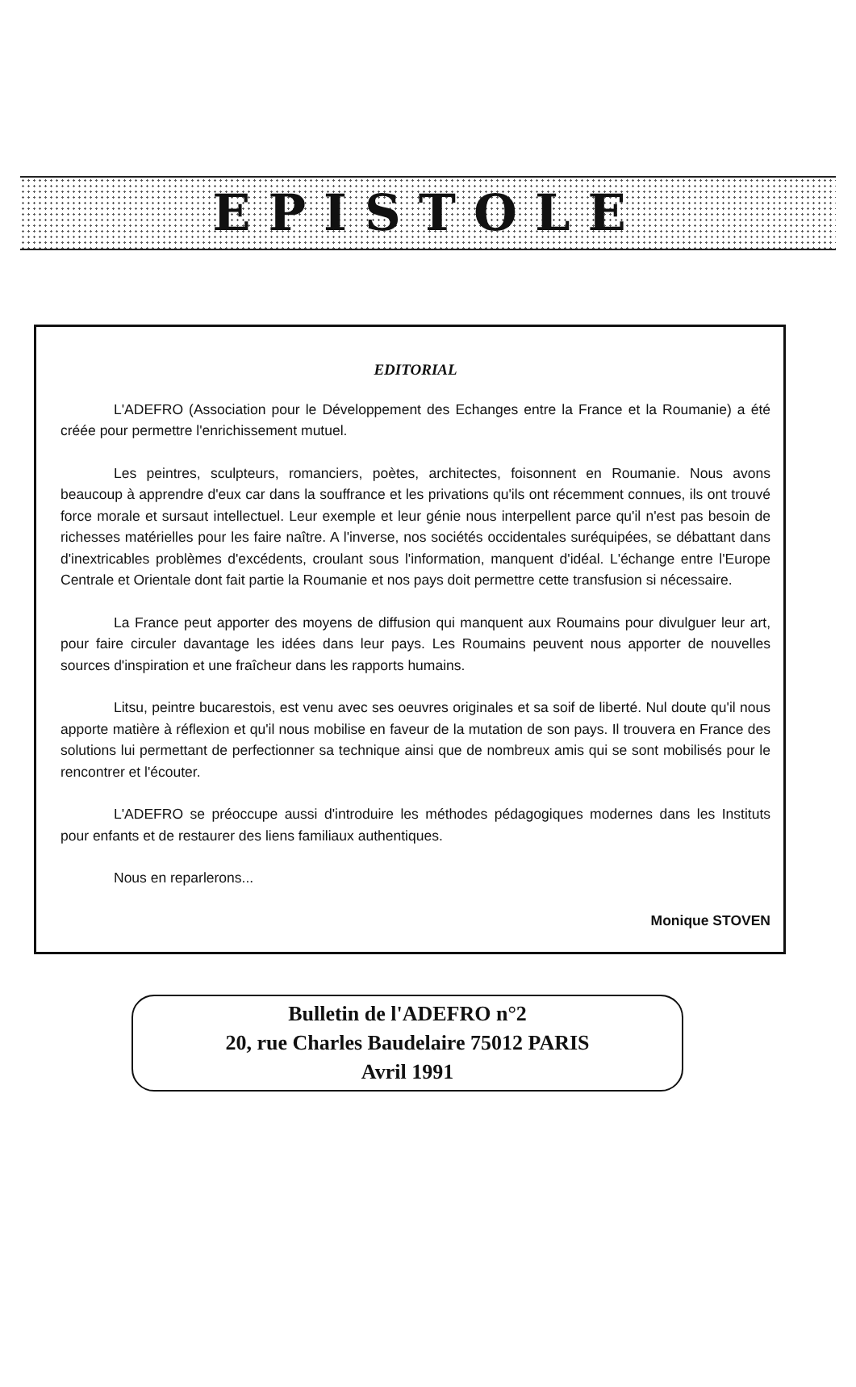EPISTOLE
EDITORIAL
L'ADEFRO (Association pour le Développement des Echanges entre la France et la Roumanie) a été créée pour permettre l'enrichissement mutuel.
Les peintres, sculpteurs, romanciers, poètes, architectes, foisonnent en Roumanie. Nous avons beaucoup à apprendre d'eux car dans la souffrance et les privations qu'ils ont récemment connues, ils ont trouvé force morale et sursaut intellectuel. Leur exemple et leur génie nous interpellent parce qu'il n'est pas besoin de richesses matérielles pour les faire naître. A l'inverse, nos sociétés occidentales suréquipées, se débattant dans d'inextricables problèmes d'excédents, croulant sous l'information, manquent d'idéal. L'échange entre l'Europe Centrale et Orientale dont fait partie la Roumanie et nos pays doit permettre cette transfusion si nécessaire.
La France peut apporter des moyens de diffusion qui manquent aux Roumains pour divulguer leur art, pour faire circuler davantage les idées dans leur pays. Les Roumains peuvent nous apporter de nouvelles sources d'inspiration et une fraîcheur dans les rapports humains.
Litsu, peintre bucarestois, est venu avec ses oeuvres originales et sa soif de liberté. Nul doute qu'il nous apporte matière à réflexion et qu'il nous mobilise en faveur de la mutation de son pays. Il trouvera en France des solutions lui permettant de perfectionner sa technique ainsi que de nombreux amis qui se sont mobilisés pour le rencontrer et l'écouter.
L'ADEFRO se préoccupe aussi d'introduire les méthodes pédagogiques modernes dans les Instituts pour enfants et de restaurer des liens familiaux authentiques.
Nous en reparlerons...
Monique STOVEN
Bulletin de l'ADEFRO n°2
20, rue Charles Baudelaire 75012 PARIS
Avril 1991